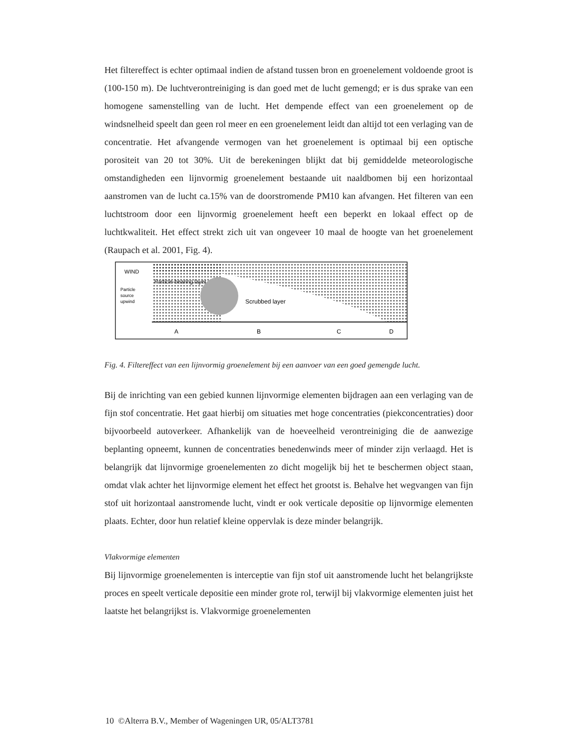Het filtereffect is echter optimaal indien de afstand tussen bron en groenelement voldoende groot is (100-150 m). De luchtverontreiniging is dan goed met de lucht gemengd; er is dus sprake van een homogene samenstelling van de lucht. Het dempende effect van een groenelement op de windsnelheid speelt dan geen rol meer en een groenelement leidt dan altijd tot een verlaging van de concentratie. Het afvangende vermogen van het groenelement is optimaal bij een optische porositeit van 20 tot 30%. Uit de berekeningen blijkt dat bij gemiddelde meteorologische omstandigheden een lijnvormig groenelement bestaande uit naaldbomen bij een horizontaal aanstromen van de lucht ca.15% van de doorstromende PM10 kan afvangen. Het filteren van een luchtstroom door een lijnvormig groenelement heeft een beperkt en lokaal effect op de luchtkwaliteit. Het effect strekt zich uit van ongeveer 10 maal de hoogte van het groenelement (Raupach et al. 2001, Fig. 4).
WIND
Particle
source
upwind
Particle-bearing layer
Scrubbed layer
A
B
C
D
Fig. 4. Filtereffect van een lijnvormig groenelement bij een aanvoer van een goed gemengde lucht.
Bij de inrichting van een gebied kunnen lijnvormige elementen bijdragen aan een verlaging van de fijn stof concentratie. Het gaat hierbij om situaties met hoge concentraties (piekconcentraties) door bijvoorbeeld autoverkeer. Afhankelijk van de hoeveelheid verontreiniging die de aanwezige beplanting opneemt, kunnen de concentraties benedenwinds meer of minder zijn verlaagd. Het is belangrijk dat lijnvormige groenelementen zo dicht mogelijk bij het te beschermen object staan, omdat vlak achter het lijnvormige element het effect het grootst is. Behalve het wegvangen van fijn stof uit horizontaal aanstromende lucht, vindt er ook verticale depositie op lijnvormige elementen plaats. Echter, door hun relatief kleine oppervlak is deze minder belangrijk.
Vlakvormige elementen
Bij lijnvormige groenelementen is interceptie van fijn stof uit aanstromende lucht het belangrijkste proces en speelt verticale depositie een minder grote rol, terwijl bij vlakvormige elementen juist het laatste het belangrijkst is. Vlakvormige groenelementen
10 ©Alterra B.V., Member of Wageningen UR, 05/ALT3781